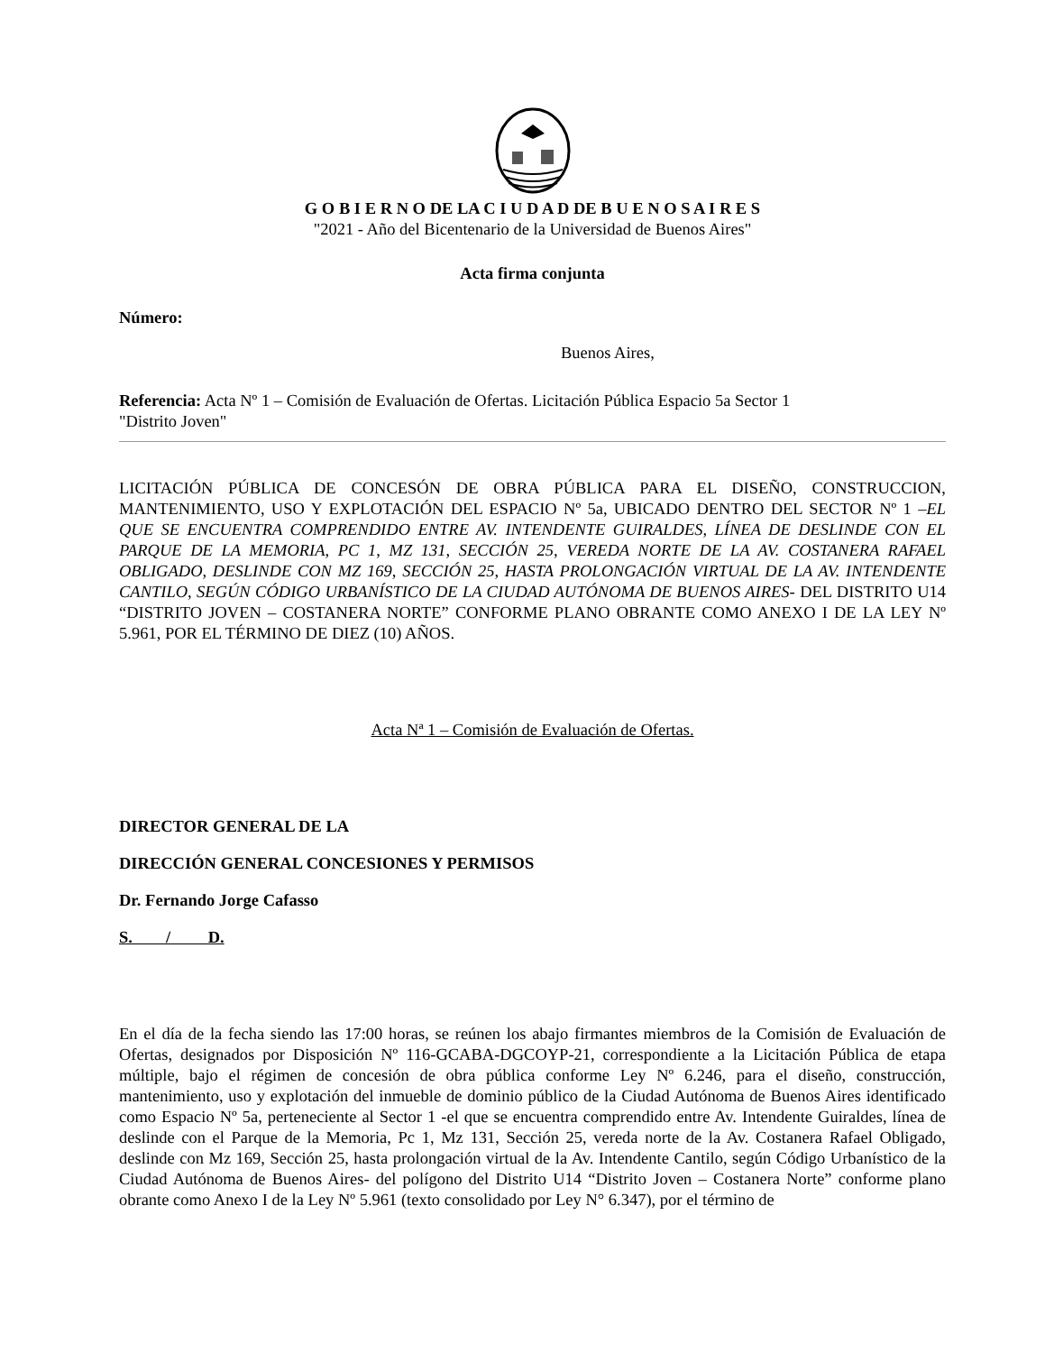G O B I E R N O DE LA C I U D A D DE B U E N O S A I R E S
"2021 - Año del Bicentenario de la Universidad de Buenos Aires"
Acta firma conjunta
Número:
Buenos Aires,
Referencia: Acta Nº 1 – Comisión de Evaluación de Ofertas. Licitación Pública Espacio 5a Sector 1
"Distrito Joven"
LICITACIÓN PÚBLICA DE CONCESÓN DE OBRA PÚBLICA PARA EL DISEÑO, CONSTRUCCION, MANTENIMIENTO, USO Y EXPLOTACIÓN DEL ESPACIO Nº 5a, UBICADO DENTRO DEL SECTOR Nº 1 –EL QUE SE ENCUENTRA COMPRENDIDO ENTRE AV. INTENDENTE GUIRALDES, LÍNEA DE DESLINDE CON EL PARQUE DE LA MEMORIA, PC 1, MZ 131, SECCIÓN 25, VEREDA NORTE DE LA AV. COSTANERA RAFAEL OBLIGADO, DESLINDE CON MZ 169, SECCIÓN 25, HASTA PROLONGACIÓN VIRTUAL DE LA AV. INTENDENTE CANTILO, SEGÚN CÓDIGO URBANÍSTICO DE LA CIUDAD AUTÓNOMA DE BUENOS AIRES- DEL DISTRITO U14 “DISTRITO JOVEN – COSTANERA NORTE” CONFORME PLANO OBRANTE COMO ANEXO I DE LA LEY Nº 5.961, POR EL TÉRMINO DE DIEZ (10) AÑOS.
Acta Nª 1 – Comisión de Evaluación de Ofertas.
DIRECTOR GENERAL DE LA
DIRECCIÓN GENERAL CONCESIONES Y PERMISOS
Dr. Fernando Jorge Cafasso
S. / D.
En el día de la fecha siendo las 17:00 horas, se reúnen los abajo firmantes miembros de la Comisión de Evaluación de Ofertas, designados por Disposición Nº 116-GCABA-DGCOYP-21, correspondiente a la Licitación Pública de etapa múltiple, bajo el régimen de concesión de obra pública conforme Ley Nº 6.246, para el diseño, construcción, mantenimiento, uso y explotación del inmueble de dominio público de la Ciudad Autónoma de Buenos Aires identificado como Espacio Nº 5a, perteneciente al Sector 1 -el que se encuentra comprendido entre Av. Intendente Guiraldes, línea de deslinde con el Parque de la Memoria, Pc 1, Mz 131, Sección 25, vereda norte de la Av. Costanera Rafael Obligado, deslinde con Mz 169, Sección 25, hasta prolongación virtual de la Av. Intendente Cantilo, según Código Urbanístico de la Ciudad Autónoma de Buenos Aires- del polígono del Distrito U14 “Distrito Joven – Costanera Norte” conforme plano obrante como Anexo I de la Ley Nº 5.961 (texto consolidado por Ley N° 6.347), por el término de